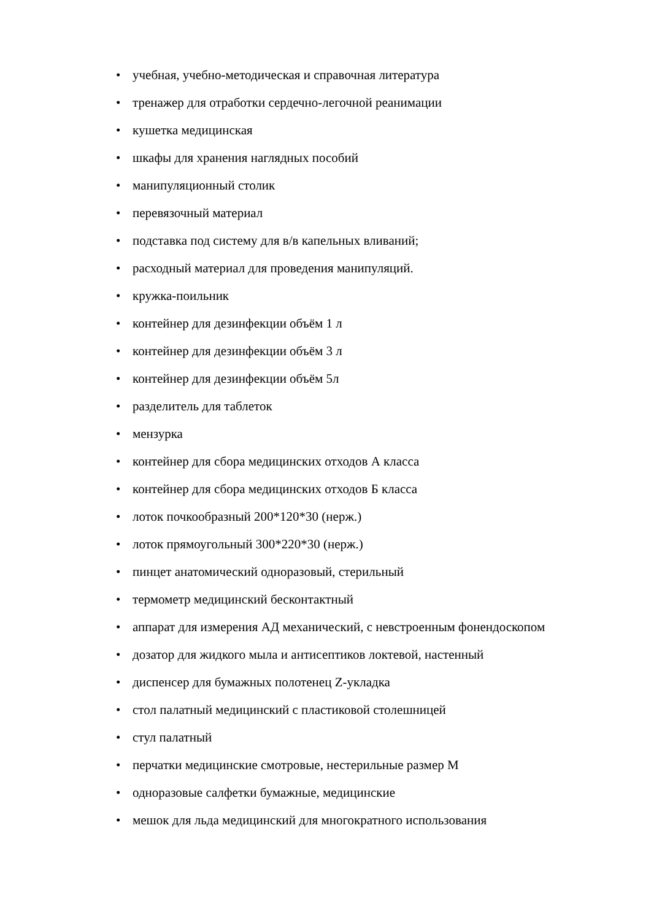• учебная, учебно-методическая и справочная литература
• тренажер для отработки сердечно-легочной реанимации
• кушетка медицинская
• шкафы для хранения наглядных пособий
• манипуляционный столик
• перевязочный материал
• подставка под систему для в/в капельных вливаний;
• расходный материал для проведения манипуляций.
• кружка-поильник
• контейнер для дезинфекции объём 1 л
• контейнер для дезинфекции объём 3 л
• контейнер для дезинфекции объём 5л
• разделитель для таблеток
• мензурка
• контейнер для сбора медицинских отходов А класса
• контейнер для сбора медицинских отходов Б класса
• лоток почкообразный 200*120*30 (нерж.)
• лоток прямоугольный 300*220*30 (нерж.)
• пинцет анатомический одноразовый, стерильный
• термометр медицинский бесконтактный
• аппарат для измерения АД механический, с невстроенным фонендоскопом
• дозатор для жидкого мыла и антисептиков локтевой, настенный
• диспенсер для бумажных полотенец Z-укладка
• стол палатный медицинский с пластиковой столешницей
• стул палатный
• перчатки медицинские смотровые, нестерильные размер М
• одноразовые салфетки бумажные, медицинские
• мешок для льда медицинский для многократного использования